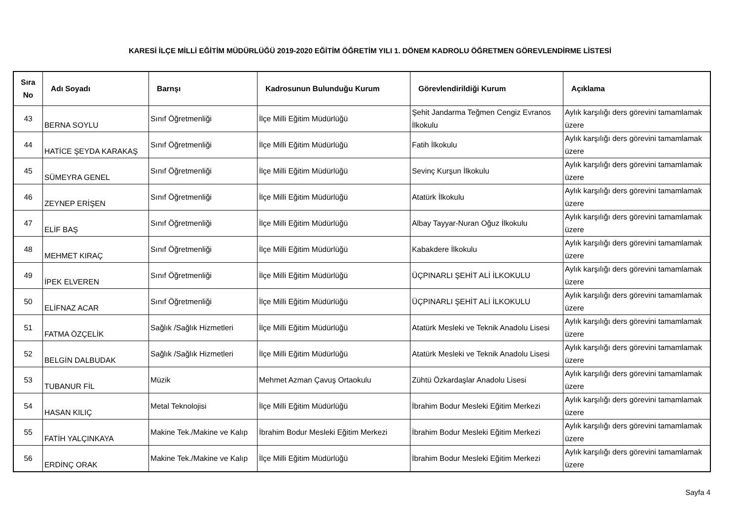KARESİ İLÇE MİLLİ EĞİTİM MÜDÜRLÜĞÜ 2019-2020 EĞİTİM ÖĞRETİM YILI 1. DÖNEM KADROLU ÖĞRETMEN GÖREVLENDİRME LİSTESİ
| Sıra No | Adı Soyadı | Barnşı | Kadrosunun Bulunduğu Kurum | Görevlendirildiği Kurum | Açıklama |
| --- | --- | --- | --- | --- | --- |
| 43 | BERNA SOYLU | Sınıf Öğretmenliği | İlçe Milli Eğitim Müdürlüğü | Şehit Jandarma Teğmen Cengiz Evranos İlkokulu | Aylık karşılığı ders görevini tamamlamak üzere |
| 44 | HATİCE ŞEYDA KARAKAŞ | Sınıf Öğretmenliği | İlçe Milli Eğitim Müdürlüğü | Fatih İlkokulu | Aylık karşılığı ders görevini tamamlamak üzere |
| 45 | SÜMEYRA GENEL | Sınıf Öğretmenliği | İlçe Milli Eğitim Müdürlüğü | Sevinç Kurşun İlkokulu | Aylık karşılığı ders görevini tamamlamak üzere |
| 46 | ZEYNEP ERİŞEN | Sınıf Öğretmenliği | İlçe Milli Eğitim Müdürlüğü | Atatürk İlkokulu | Aylık karşılığı ders görevini tamamlamak üzere |
| 47 | ELİF BAŞ | Sınıf Öğretmenliği | İlçe Milli Eğitim Müdürlüğü | Albay Tayyar-Nuran Oğuz İlkokulu | Aylık karşılığı ders görevini tamamlamak üzere |
| 48 | MEHMET KIRAÇ | Sınıf Öğretmenliği | İlçe Milli Eğitim Müdürlüğü | Kabakdere İlkokulu | Aylık karşılığı ders görevini tamamlamak üzere |
| 49 | İPEK ELVEREN | Sınıf Öğretmenliği | İlçe Milli Eğitim Müdürlüğü | ÜÇPINARLI ŞEHİT ALİ İLKOKULU | Aylık karşılığı ders görevini tamamlamak üzere |
| 50 | ELİFNAZ ACAR | Sınıf Öğretmenliği | İlçe Milli Eğitim Müdürlüğü | ÜÇPINARLI ŞEHİT ALİ İLKOKULU | Aylık karşılığı ders görevini tamamlamak üzere |
| 51 | FATMA ÖZÇELİK | Sağlık /Sağlık Hizmetleri | İlçe Milli Eğitim Müdürlüğü | Atatürk Mesleki ve Teknik Anadolu Lisesi | Aylık karşılığı ders görevini tamamlamak üzere |
| 52 | BELGİN DALBUDAK | Sağlık /Sağlık Hizmetleri | İlçe Milli Eğitim Müdürlüğü | Atatürk Mesleki ve Teknik Anadolu Lisesi | Aylık karşılığı ders görevini tamamlamak üzere |
| 53 | TUBANUR FİL | Müzik | Mehmet Azman Çavuş Ortaokulu | Zühtü Özkardaşlar Anadolu Lisesi | Aylık karşılığı ders görevini tamamlamak üzere |
| 54 | HASAN KILIÇ | Metal Teknolojisi | İlçe Milli Eğitim Müdürlüğü | İbrahim Bodur Mesleki Eğitim Merkezi | Aylık karşılığı ders görevini tamamlamak üzere |
| 55 | FATİH YALÇINKAYA | Makine Tek./Makine ve Kalıp | İbrahim Bodur Mesleki Eğitim Merkezi | İbrahim Bodur Mesleki Eğitim Merkezi | Aylık karşılığı ders görevini tamamlamak üzere |
| 56 | ERDİNÇ ORAK | Makine Tek./Makine ve Kalıp | İlçe Milli Eğitim Müdürlüğü | İbrahim Bodur Mesleki Eğitim Merkezi | Aylık karşılığı ders görevini tamamlamak üzere |
Sayfa 4